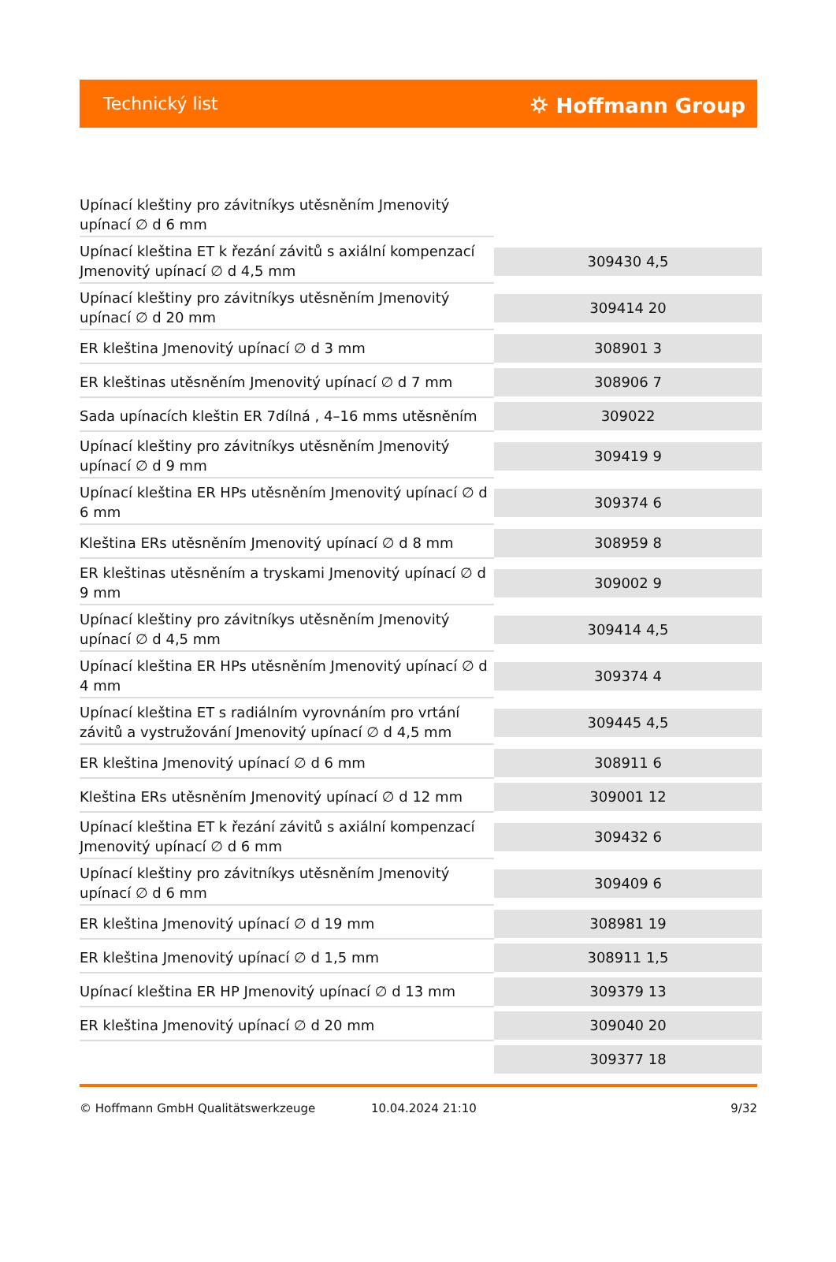Technický list ⛭ Hoffmann Group
| Upínací kleštiny pro závitníkys utěsněním Jmenovitý upínací ∅ d 6 mm | |
| Upínací kleština ET k řezání závitů s axiální kompenzací Jmenovitý upínací ∅ d 4,5 mm | 309430 4,5 |
| Upínací kleštiny pro závitníkys utěsněním Jmenovitý upínací ∅ d 20 mm | 309414 20 |
| ER kleština Jmenovitý upínací ∅ d 3 mm | 308901 3 |
| ER kleštinas utěsněním Jmenovitý upínací ∅ d 7 mm | 308906 7 |
| Sada upínacích kleštin ER 7dílná , 4–16 mms utěsněním | 309022 |
| Upínací kleštiny pro závitníkys utěsněním Jmenovitý upínací ∅ d 9 mm | 309419 9 |
| Upínací kleština ER HPs utěsněním Jmenovitý upínací ∅ d 6 mm | 309374 6 |
| Kleština ERs utěsněním Jmenovitý upínací ∅ d 8 mm | 308959 8 |
| ER kleštinas utěsněním a tryskami Jmenovitý upínací ∅ d 9 mm | 309002 9 |
| Upínací kleštiny pro závitníkys utěsněním Jmenovitý upínací ∅ d 4,5 mm | 309414 4,5 |
| Upínací kleština ER HPs utěsněním Jmenovitý upínací ∅ d 4 mm | 309374 4 |
| Upínací kleština ET s radiálním vyrovnáním pro vrtání závitů a vystružování Jmenovitý upínací ∅ d 4,5 mm | 309445 4,5 |
| ER kleština Jmenovitý upínací ∅ d 6 mm | 308911 6 |
| Kleština ERs utěsněním Jmenovitý upínací ∅ d 12 mm | 309001 12 |
| Upínací kleština ET k řezání závitů s axiální kompenzací Jmenovitý upínací ∅ d 6 mm | 309432 6 |
| Upínací kleštiny pro závitníkys utěsněním Jmenovitý upínací ∅ d 6 mm | 309409 6 |
| ER kleština Jmenovitý upínací ∅ d 19 mm | 308981 19 |
| ER kleština Jmenovitý upínací ∅ d 1,5 mm | 308911 1,5 |
| Upínací kleština ER HP Jmenovitý upínací ∅ d 13 mm | 309379 13 |
| ER kleština Jmenovitý upínací ∅ d 20 mm | 309040 20 |
| | 309377 18 |
© Hoffmann GmbH Qualitätswerkzeuge 10.04.2024 21:10 9/32